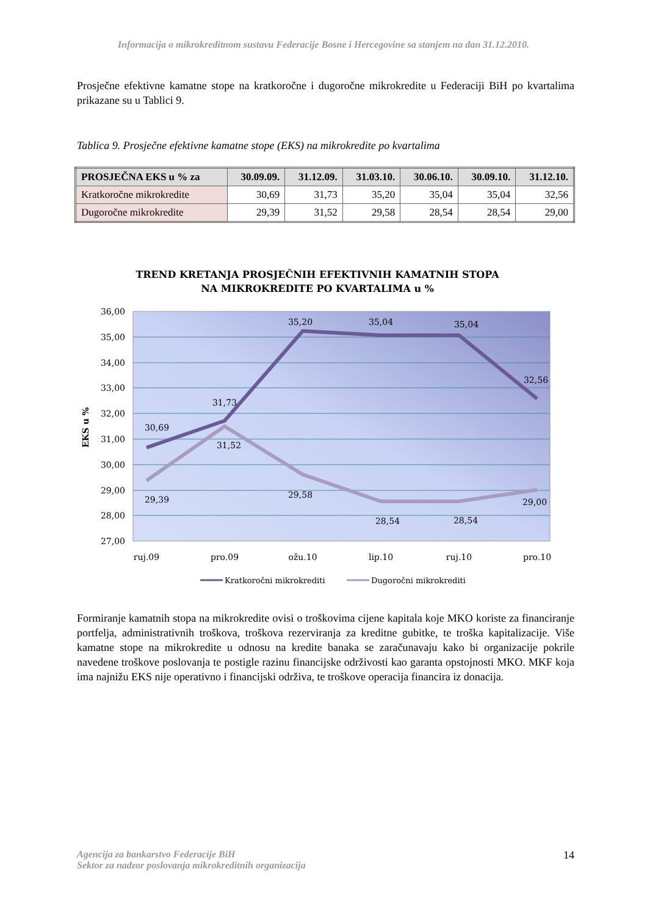Informacija o mikrokreditnom sustavu Federacije Bosne i Hercegovine sa stanjem na dan 31.12.2010.
Prosječne efektivne kamatne stope na kratkoročne i dugoročne mikrokredite u Federaciji BiH po kvartalima prikazane su u Tablici 9.
Tablica 9. Prosječne efektivne kamatne stope (EKS) na mikrokredite po kvartalima
| PROSJEČNA EKS u % za | 30.09.09. | 31.12.09. | 31.03.10. | 30.06.10. | 30.09.10. | 31.12.10. |
| --- | --- | --- | --- | --- | --- | --- |
| Kratkoročne mikrokredite | 30,69 | 31,73 | 35,20 | 35,04 | 35,04 | 32,56 |
| Dugoročne mikrokredite | 29,39 | 31,52 | 29,58 | 28,54 | 28,54 | 29,00 |
TREND KRETANJA PROSJEČNIH EFEKTIVNIH KAMATNIH STOPA
NA MIKROKREDITE PO KVARTALIMA u %
36,00
35,00
34,00
33,00
32,00
31,00
30,00
29,00
28,00
27,00
EKS u %
30,69
31,73
35,20
35,04
35,04
32,56
29,39
31,52
29,58
28,54
28,54
29,00
ruj.09
pro.09
ožu.10
lip.10
ruj.10
pro.10
Kratkoročni mikrokrediti
Dugoročni mikrokrediti
Formiranje kamatnih stopa na mikrokredite ovisi o troškovima cijene kapitala koje MKO koriste za financiranje portfelja, administrativnih troškova, troškova rezerviranja za kreditne gubitke, te troška kapitalizacije. Više kamatne stope na mikrokredite u odnosu na kredite banaka se zaračunavaju kako bi organizacije pokrile navedene troškove poslovanja te postigle razinu financijske održivosti kao garanta opstojnosti MKO. MKF koja ima najnižu EKS nije operativno i financijski održiva, te troškove operacija financira iz donacija.
14 Agencija za bankarstvo Federacije BiH
Sektor za nadzor poslovanja mikrokreditnih organizacija